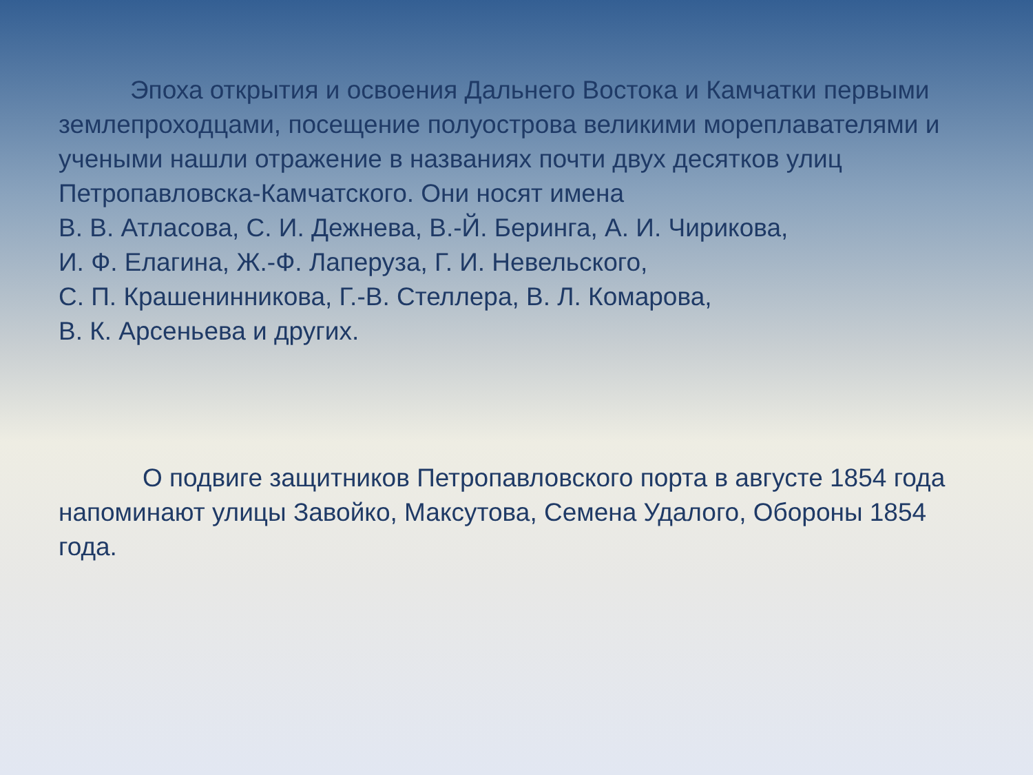Эпоха открытия и освоения Дальнего Востока и Камчатки первыми землепроходцами, посещение полуострова великими мореплавателями и учеными нашли отражение в названиях почти двух десятков улиц Петропавловска-Камчатского. Они носят имена
В. В. Атласова, С. И. Дежнева, В.-Й. Беринга, А. И. Чирикова,
И. Ф. Елагина, Ж.-Ф. Лаперуза, Г. И. Невельского,
С. П. Крашенинникова, Г.-В. Стеллера, В. Л. Комарова,
В. К. Арсеньева и других.
О подвиге защитников Петропавловского порта в августе 1854 года напоминают улицы Завойко, Максутова, Семена Удалого, Обороны 1854 года.